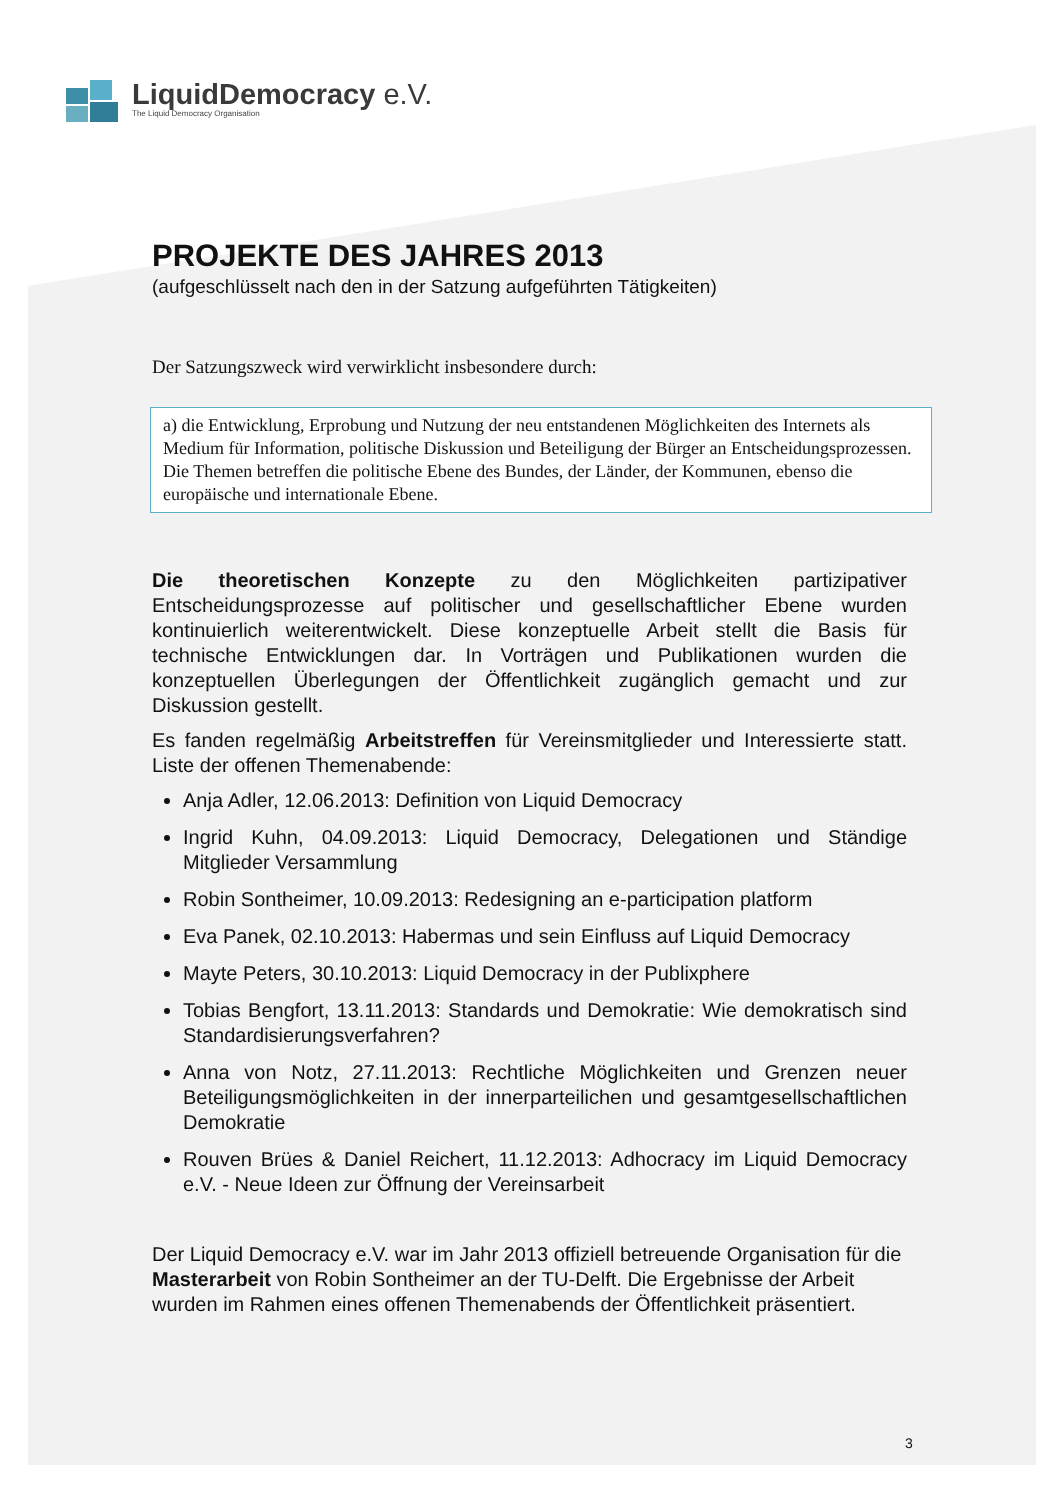LiquidDemocracy e.V.
The Liquid Democracy Organisation
PROJEKTE DES JAHRES 2013
(aufgeschlüsselt nach den in der Satzung aufgeführten Tätigkeiten)
Der Satzungszweck wird verwirklicht insbesondere durch:
a) die Entwicklung, Erprobung und Nutzung der neu entstandenen Möglichkeiten des Internets als Medium für Information, politische Diskussion und Beteiligung der Bürger an Entscheidungsprozessen. Die Themen betreffen die politische Ebene des Bundes, der Länder, der Kommunen, ebenso die europäische und internationale Ebene.
Die theoretischen Konzepte zu den Möglichkeiten partizipativer Entscheidungsprozesse auf politischer und gesellschaftlicher Ebene wurden kontinuierlich weiterentwickelt. Diese konzeptuelle Arbeit stellt die Basis für technische Entwicklungen dar. In Vorträgen und Publikationen wurden die konzeptuellen Überlegungen der Öffentlichkeit zugänglich gemacht und zur Diskussion gestellt.
Es fanden regelmäßig Arbeitstreffen für Vereinsmitglieder und Interessierte statt. Liste der offenen Themenabende:
Anja Adler, 12.06.2013: Definition von Liquid Democracy
Ingrid Kuhn, 04.09.2013: Liquid Democracy, Delegationen und Ständige Mitglieder Versammlung
Robin Sontheimer, 10.09.2013: Redesigning an e-participation platform
Eva Panek, 02.10.2013: Habermas und sein Einfluss auf Liquid Democracy
Mayte Peters, 30.10.2013: Liquid Democracy in der Publixphere
Tobias Bengfort, 13.11.2013: Standards und Demokratie: Wie demokratisch sind Standardisierungsverfahren?
Anna von Notz, 27.11.2013: Rechtliche Möglichkeiten und Grenzen neuer Beteiligungsmöglichkeiten in der innerparteilichen und gesamtgesellschaftlichen Demokratie
Rouven Brües & Daniel Reichert, 11.12.2013: Adhocracy im Liquid Democracy e.V. - Neue Ideen zur Öffnung der Vereinsarbeit
Der Liquid Democracy e.V. war im Jahr 2013 offiziell betreuende Organisation für die Masterarbeit von Robin Sontheimer an der TU-Delft. Die Ergebnisse der Arbeit wurden im Rahmen eines offenen Themenabends der Öffentlichkeit präsentiert.
3